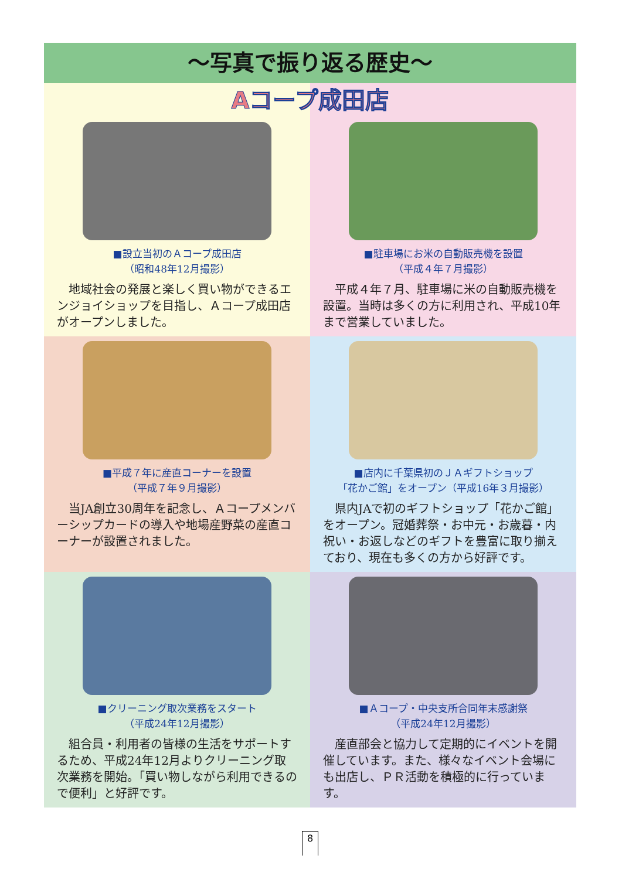～写真で振り返る歴史～
Aコープ成田店
■設立当初のＡコープ成田店
（昭和48年12月撮影）
地域社会の発展と楽しく買い物ができるエンジョイショップを目指し、Ａコープ成田店がオープンしました。
■駐車場にお米の自動販売機を設置
（平成４年７月撮影）
平成４年７月、駐車場に米の自動販売機を設置。当時は多くの方に利用され、平成10年まで営業していました。
■平成７年に産直コーナーを設置
（平成７年９月撮影）
当JA創立30周年を記念し、Ａコープメンバーシップカードの導入や地場産野菜の産直コーナーが設置されました。
■店内に千葉県初のＪＡギフトショップ
「花かご館」をオープン（平成16年３月撮影）
県内JAで初のギフトショップ「花かご館」をオープン。冠婚葬祭・お中元・お歳暮・内祝い・お返しなどのギフトを豊富に取り揃えており、現在も多くの方から好評です。
■クリーニング取次業務をスタート
（平成24年12月撮影）
組合員・利用者の皆様の生活をサポートするため、平成24年12月よりクリーニング取次業務を開始。「買い物しながら利用できるので便利」と好評です。
■Ａコープ・中央支所合同年末感謝祭
（平成24年12月撮影）
産直部会と協力して定期的にイベントを開催しています。また、様々なイベント会場にも出店し、ＰＲ活動を積極的に行っています。
8